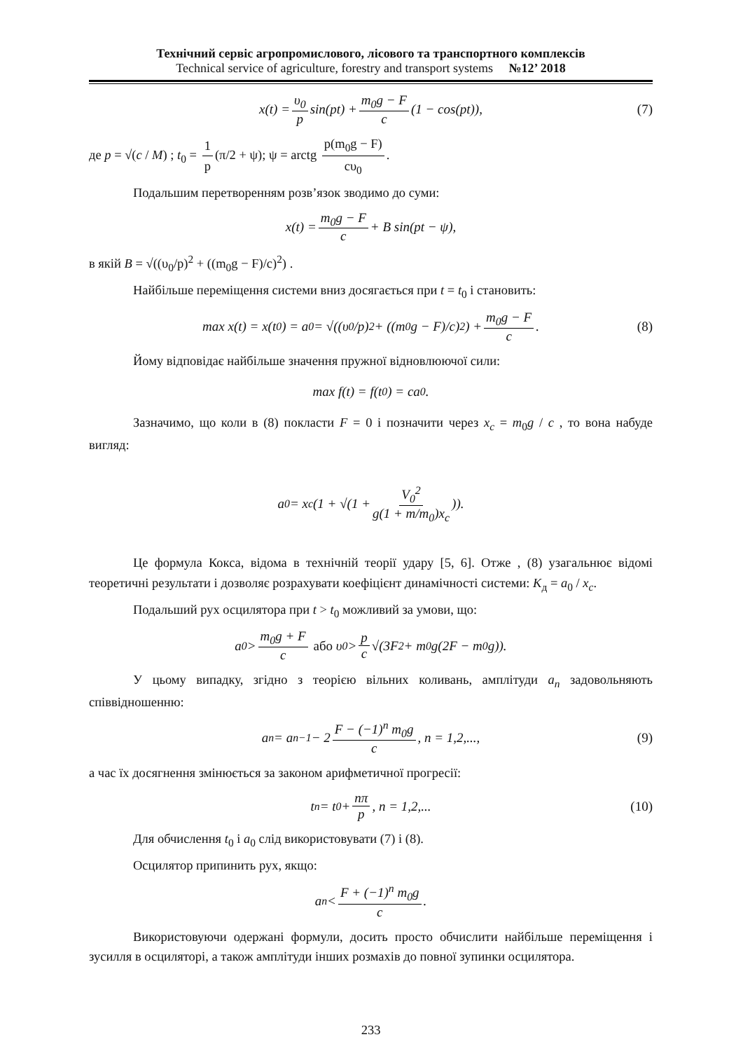Технічний сервіс агропромислового, лісового та транспортного комплексів
Technical service of agriculture, forestry and transport systems №12’ 2018
x(t) = υ<sub>0</sub> p sin(pt) + m<sub>0</sub>g − F c (1 − cos(pt)), (7)
де p = √(c / M) ; t<sub>0</sub> = 1 p (π/2 + ψ); ψ = arctg p(m<sub>0</sub>g − F) cυ<sub>0</sub>.
Подальшим перетворенням розв’язок зводимо до суми:
x(t) = m<sub>0</sub>g − F c + B sin(pt − ψ),
в якій B = √((υ<sub>0</sub>/p)<sup>2</sup> + ((m<sub>0</sub>g − F)/c)<sup>2</sup>) .
Найбільше переміщення системи вниз досягається при t = t<sub>0</sub> і становить:
max x(t) = x(t<sub>0</sub>) = a<sub>0</sub> = √((υ<sub>0</sub>/p)<sup>2</sup> + ((m<sub>0</sub>g − F)/c)<sup>2</sup>) + m<sub>0</sub>g − F c. (8)
Йому відповідає найбільше значення пружної відновлюючої сили:
max f(t) = f(t<sub>0</sub>) = ca<sub>0</sub>.
Зазначимо, що коли в (8) покласти F = 0 і позначити через x<sub>c</sub> = m<sub>0</sub>g / c , то вона набуде вигляд:
a<sub>0</sub> = x<sub>c</sub>(1 + √(1 + V<sub>0</sub><sup>2</sup> g(1 + m/m<sub>0</sub>)x<sub>c</sub>)).
Це формула Кокса, відома в технічній теорії удару [5, 6]. Отже , (8) узагальнює відомі теоретичні результати і дозволяє розрахувати коефіцієнт динамічності системи: K<sub>д</sub> = a<sub>0</sub> / x<sub>c</sub>.
Подальший рух осцилятора при t > t<sub>0</sub> можливий за умови, що:
a<sub>0</sub> > m<sub>0</sub>g + F c або υ<sub>0</sub> > p c √(3F<sup>2</sup> + m<sub>0</sub>g(2F − m<sub>0</sub>g)).
У цьому випадку, згідно з теорією вільних коливань, амплітуди a<sub>n</sub> задовольняють співвідношенню:
a<sub>n</sub> = a<sub>n−1</sub> − 2 F − (−1)<sup>n</sup> m<sub>0</sub>g c, n = 1,2,..., (9)
а час їх досягнення змінюється за законом арифметичної прогресії:
t<sub>n</sub> = t<sub>0</sub> + nπ p, n = 1,2,... (10)
Для обчислення t<sub>0</sub> і a<sub>0</sub> слід використовувати (7) і (8).
Осцилятор припинить рух, якщо:
a<sub>n</sub> < F + (−1)<sup>n</sup> m<sub>0</sub>g c.
Використовуючи одержані формули, досить просто обчислити найбільше переміщення і зусилля в осциляторі, а також амплітуди інших розмахів до повної зупинки осцилятора.
233